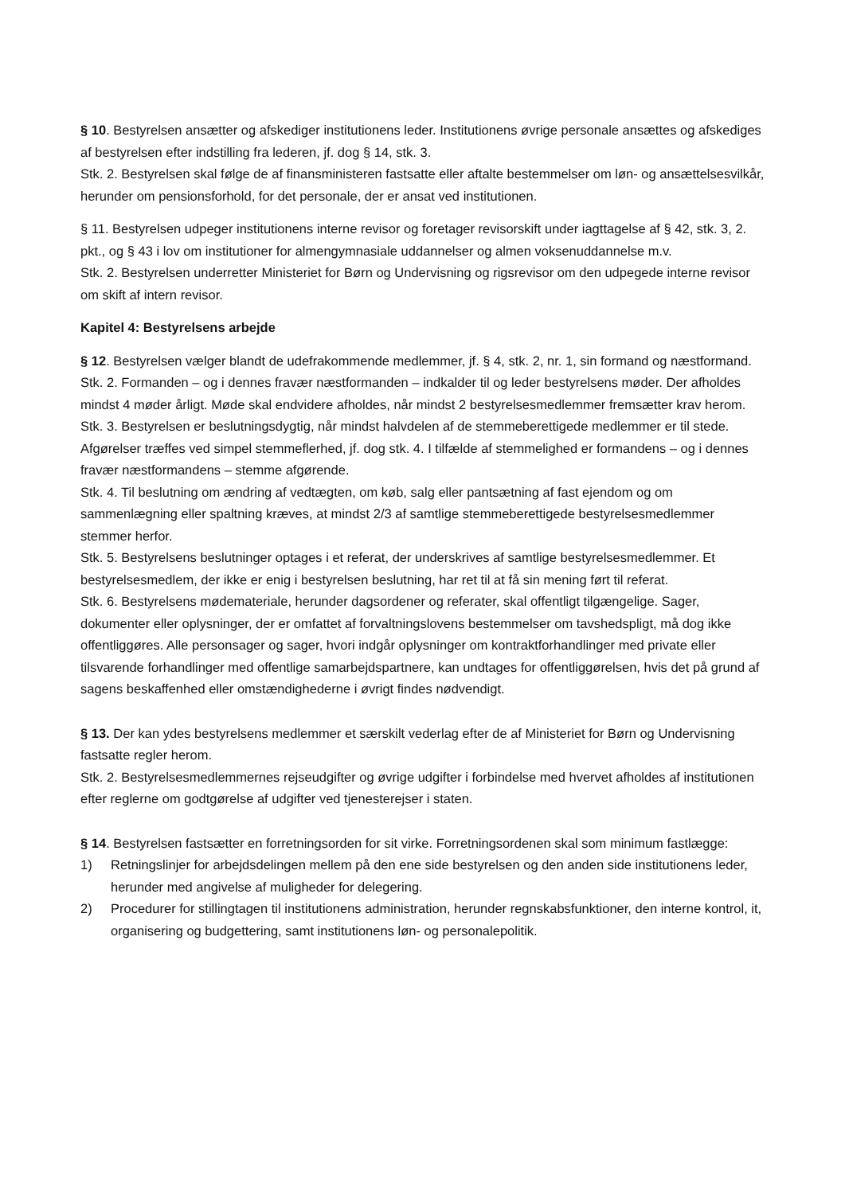§ 10. Bestyrelsen ansætter og afskediger institutionens leder. Institutionens øvrige personale ansættes og afskediges af bestyrelsen efter indstilling fra lederen, jf. dog § 14, stk. 3.
Stk. 2. Bestyrelsen skal følge de af finansministeren fastsatte eller aftalte bestemmelser om løn- og ansættelsesvilkår, herunder om pensionsforhold, for det personale, der er ansat ved institutionen.
§ 11. Bestyrelsen udpeger institutionens interne revisor og foretager revisorskift under iagttagelse af § 42, stk. 3, 2. pkt., og § 43 i lov om institutioner for almengymnasiale uddannelser og almen voksenuddannelse m.v.
Stk. 2. Bestyrelsen underretter Ministeriet for Børn og Undervisning og rigsrevisor om den udpegede interne revisor om skift af intern revisor.
Kapitel 4: Bestyrelsens arbejde
§ 12. Bestyrelsen vælger blandt de udefrakommende medlemmer, jf. § 4, stk. 2, nr. 1, sin formand og næstformand.
Stk. 2. Formanden – og i dennes fravær næstformanden – indkalder til og leder bestyrelsens møder. Der afholdes mindst 4 møder årligt. Møde skal endvidere afholdes, når mindst 2 bestyrelsesmedlemmer fremsætter krav herom.
Stk. 3. Bestyrelsen er beslutningsdygtig, når mindst halvdelen af de stemmeberettigede medlemmer er til stede. Afgørelser træffes ved simpel stemmeflerhed, jf. dog stk. 4. I tilfælde af stemmelighed er formandens – og i dennes fravær næstformandens – stemme afgørende.
Stk. 4. Til beslutning om ændring af vedtægten, om køb, salg eller pantsætning af fast ejendom og om sammenlægning eller spaltning kræves, at mindst 2/3 af samtlige stemmeberettigede bestyrelsesmedlemmer stemmer herfor.
Stk. 5. Bestyrelsens beslutninger optages i et referat, der underskrives af samtlige bestyrelsesmedlemmer. Et bestyrelsesmedlem, der ikke er enig i bestyrelsen beslutning, har ret til at få sin mening ført til referat.
Stk. 6. Bestyrelsens mødemateriale, herunder dagsordener og referater, skal offentligt tilgængelige. Sager, dokumenter eller oplysninger, der er omfattet af forvaltningslovens bestemmelser om tavshedspligt, må dog ikke offentliggøres. Alle personsager og sager, hvori indgår oplysninger om kontraktforhandlinger med private eller tilsvarende forhandlinger med offentlige samarbejdspartnere, kan undtages for offentliggørelsen, hvis det på grund af sagens beskaffenhed eller omstændighederne i øvrigt findes nødvendigt.
§ 13. Der kan ydes bestyrelsens medlemmer et særskilt vederlag efter de af Ministeriet for Børn og Undervisning fastsatte regler herom.
Stk. 2. Bestyrelsesmedlemmernes rejseudgifter og øvrige udgifter i forbindelse med hvervet afholdes af institutionen efter reglerne om godtgørelse af udgifter ved tjenesterejser i staten.
§ 14. Bestyrelsen fastsætter en forretningsorden for sit virke. Forretningsordenen skal som minimum fastlægge:
1) Retningslinjer for arbejdsdelingen mellem på den ene side bestyrelsen og den anden side institutionens leder, herunder med angivelse af muligheder for delegering.
2) Procedurer for stillingtagen til institutionens administration, herunder regnskabsfunktioner, den interne kontrol, it, organisering og budgettering, samt institutionens løn- og personalepolitik.